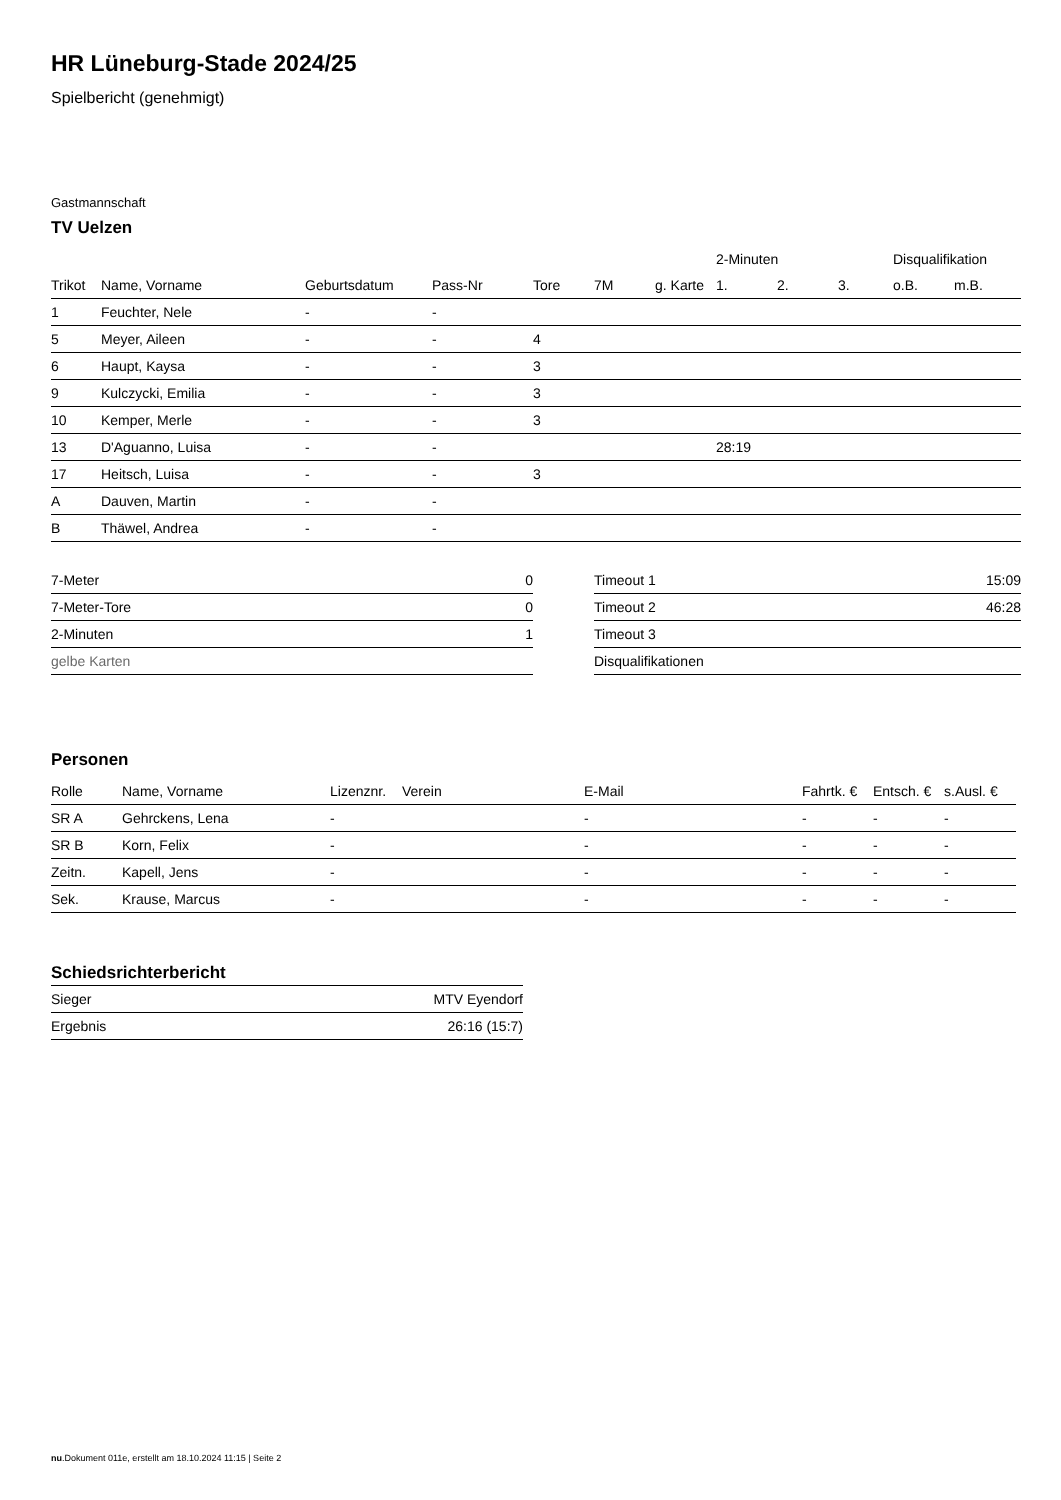HR Lüneburg-Stade 2024/25
Spielbericht (genehmigt)
Gastmannschaft
TV Uelzen
| | | | | | | | 2-Minuten | | | Disqualifikation | |
| --- | --- | --- | --- | --- | --- | --- | --- | --- | --- | --- | --- |
| Trikot | Name, Vorname | Geburtsdatum | Pass-Nr | Tore | 7M | g. Karte | 1. | 2. | 3. | o.B. | m.B. |
| 1 | Feuchter, Nele | - | - | | | | | | | | |
| 5 | Meyer, Aileen | - | - | 4 | | | | | | | |
| 6 | Haupt, Kaysa | - | - | 3 | | | | | | | |
| 9 | Kulczycki, Emilia | - | - | 3 | | | | | | | |
| 10 | Kemper, Merle | - | - | 3 | | | | | | | |
| 13 | D'Aguanno, Luisa | - | - | | | | 28:19 | | | | |
| 17 | Heitsch, Luisa | - | - | 3 | | | | | | | |
| A | Dauven, Martin | - | - | | | | | | | | |
| B | Thäwel, Andrea | - | - | | | | | | | | |
| 7-Meter | 0 |
| 7-Meter-Tore | 0 |
| 2-Minuten | 1 |
| gelbe Karten | |
| Timeout 1 | 15:09 |
| Timeout 2 | 46:28 |
| Timeout 3 | |
| Disqualifikationen | |
Personen
| Rolle | Name, Vorname | Lizenznr. | Verein | E-Mail | Fahrtk. € | Entsch. € | s.Ausl. € |
| --- | --- | --- | --- | --- | --- | --- | --- |
| SR A | Gehrckens, Lena | - | | - | - | - | - |
| SR B | Korn, Felix | - | | - | - | - | - |
| Zeitn. | Kapell, Jens | - | | - | - | - | - |
| Sek. | Krause, Marcus | - | | - | - | - | - |
Schiedsrichterbericht
| Sieger | MTV Eyendorf |
| Ergebnis | 26:16 (15:7) |
nu.Dokument 011e, erstellt am 18.10.2024 11:15 | Seite 2